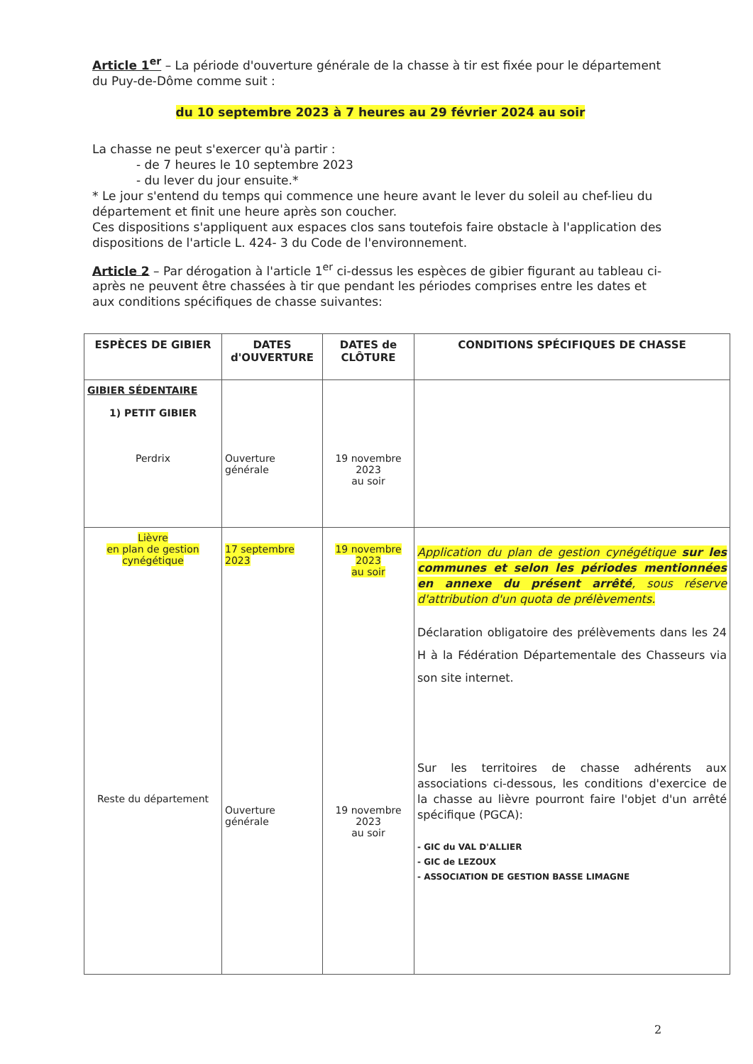Article 1<sup>er</sup> – La période d'ouverture générale de la chasse à tir est fixée pour le département du Puy-de-Dôme comme suit :
du 10 septembre 2023 à 7 heures au 29 février 2024 au soir
La chasse ne peut s'exercer qu'à partir :
- de 7 heures le 10 septembre 2023
- du lever du jour ensuite.*
* Le jour s'entend du temps qui commence une heure avant le lever du soleil au chef-lieu du département et finit une heure après son coucher.
Ces dispositions s'appliquent aux espaces clos sans toutefois faire obstacle à l'application des dispositions de l'article L. 424- 3 du Code de l'environnement.
Article 2 – Par dérogation à l'article 1<sup>er</sup> ci-dessus les espèces de gibier figurant au tableau ci-après ne peuvent être chassées à tir que pendant les périodes comprises entre les dates et aux conditions spécifiques de chasse suivantes:
| ESPÈCES DE GIBIER | DATES d'OUVERTURE | DATES de CLÔTURE | CONDITIONS SPÉCIFIQUES DE CHASSE |
| --- | --- | --- | --- |
| GIBIER SÉDENTAIRE 1) PETIT GIBIER Perdrix | Ouverture générale | 19 novembre 2023 au soir | |
| Lièvre en plan de gestion cynégétique Reste du département | 17 septembre 2023 Ouverture générale | 19 novembre 2023 au soir 19 novembre 2023 au soir | Application du plan de gestion cynégétique sur les communes et selon les périodes mentionnées en annexe du présent arrêté , sous réserve d'attribution d'un quota de prélèvements. Déclaration obligatoire des prélèvements dans les 24 H à la Fédération Départementale des Chasseurs via son site internet. Sur les territoires de chasse adhérents aux associations ci-dessous, les conditions d'exercice de la chasse au lièvre pourront faire l'objet d'un arrêté spécifique (PGCA): - GIC du VAL D'ALLIER - GIC de LEZOUX - ASSOCIATION DE GESTION BASSE LIMAGNE |
2